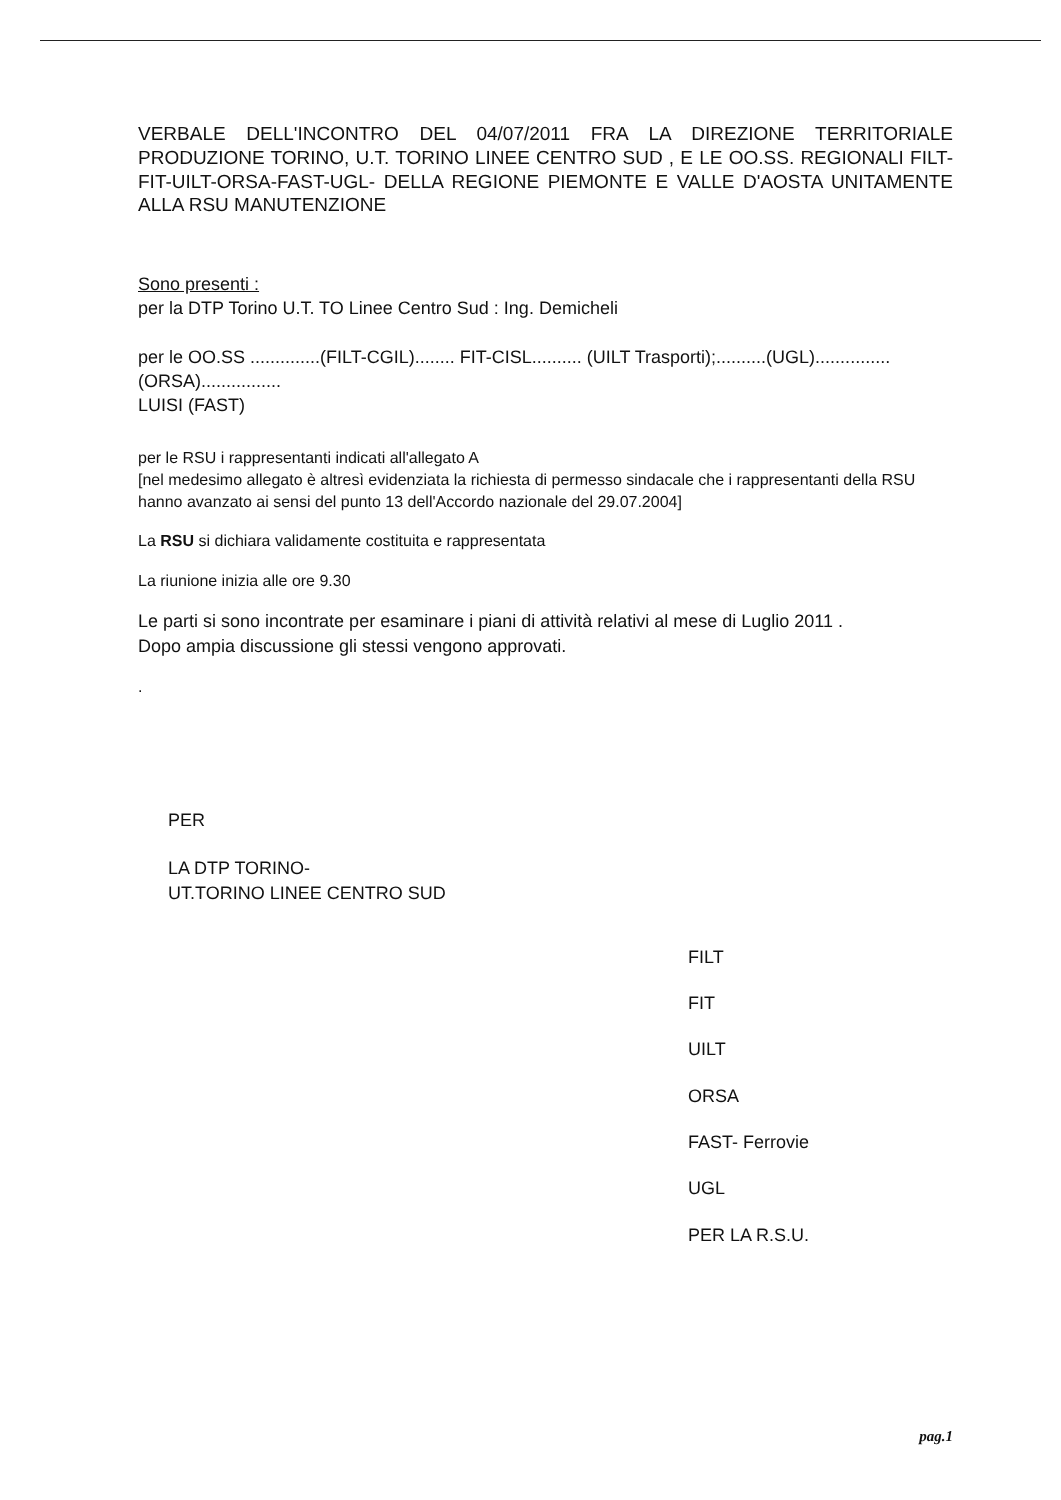VERBALE DELL'INCONTRO DEL 04/07/2011 FRA LA DIREZIONE TERRITORIALE PRODUZIONE TORINO, U.T. TORINO LINEE CENTRO SUD , E LE OO.SS. REGIONALI FILT-FIT-UILT-ORSA-FAST-UGL- DELLA REGIONE PIEMONTE E VALLE D'AOSTA UNITAMENTE ALLA RSU MANUTENZIONE
Sono presenti :
per la DTP Torino U.T. TO Linee Centro Sud : Ing. Demicheli
per le OO.SS ..............(FILT-CGIL)........ FIT-CISL.......... (UILT Trasporti);..........(UGL)...............(ORSA)................
LUISI (FAST)
per le RSU i rappresentanti indicati all'allegato A
[nel medesimo allegato è altresì evidenziata la richiesta di permesso sindacale che i rappresentanti della RSU hanno avanzato ai sensi del punto 13 dell'Accordo nazionale del 29.07.2004]
La RSU si dichiara validamente costituita e rappresentata
La riunione inizia alle ore 9.30
Le parti si sono incontrate per esaminare i piani di attività relativi al mese di Luglio 2011 .
Dopo ampia discussione gli stessi vengono approvati.
.
PER
LA DTP TORINO-
UT.TORINO LINEE CENTRO SUD
FILT
FIT
UILT
ORSA
FAST- Ferrovie
UGL
PER LA R.S.U.
pag.1